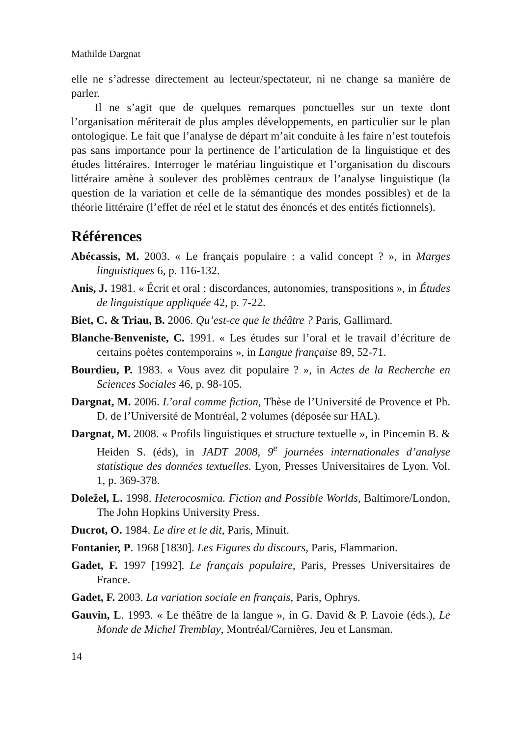Mathilde Dargnat
elle ne s’adresse directement au lecteur/spectateur, ni ne change sa manière de parler.
Il ne s’agit que de quelques remarques ponctuelles sur un texte dont l’organisation mériterait de plus amples développements, en particulier sur le plan ontologique. Le fait que l’analyse de départ m’ait conduite à les faire n’est toutefois pas sans importance pour la pertinence de l’articulation de la linguistique et des études littéraires. Interroger le matériau linguistique et l’organisation du discours littéraire amène à soulever des problèmes centraux de l’analyse linguistique (la question de la variation et celle de la sémantique des mondes possibles) et de la théorie littéraire (l’effet de réel et le statut des énoncés et des entités fictionnels).
Références
Abécassis, M. 2003. « Le français populaire : a valid concept ? », in Marges linguistiques 6, p. 116-132.
Anis, J. 1981. « Écrit et oral : discordances, autonomies, transpositions », in Études de linguistique appliquée 42, p. 7-22.
Biet, C. & Triau, B. 2006. Qu’est-ce que le théâtre ? Paris, Gallimard.
Blanche-Benveniste, C. 1991. « Les études sur l’oral et le travail d’écriture de certains poètes contemporains », in Langue française 89, 52-71.
Bourdieu, P. 1983. « Vous avez dit populaire ? », in Actes de la Recherche en Sciences Sociales 46, p. 98-105.
Dargnat, M. 2006. L’oral comme fiction, Thèse de l’Université de Provence et Ph. D. de l’Université de Montréal, 2 volumes (déposée sur HAL).
Dargnat, M. 2008. « Profils linguistiques et structure textuelle », in Pincemin B. & Heiden S. (éds), in JADT 2008, 9<sup>e</sup> journées internationales d’analyse statistique des données textuelles. Lyon, Presses Universitaires de Lyon. Vol. 1, p. 369-378.
Doležel, L. 1998. Heterocosmica. Fiction and Possible Worlds, Baltimore/London, The John Hopkins University Press.
Ducrot, O. 1984. Le dire et le dit, Paris, Minuit.
Fontanier, P. 1968 [1830]. Les Figures du discours, Paris, Flammarion.
Gadet, F. 1997 [1992]. Le français populaire, Paris, Presses Universitaires de France.
Gadet, F. 2003. La variation sociale en français, Paris, Ophrys.
Gauvin, L. 1993. « Le théâtre de la langue », in G. David & P. Lavoie (éds.), Le Monde de Michel Tremblay, Montréal/Carnières, Jeu et Lansman.
14